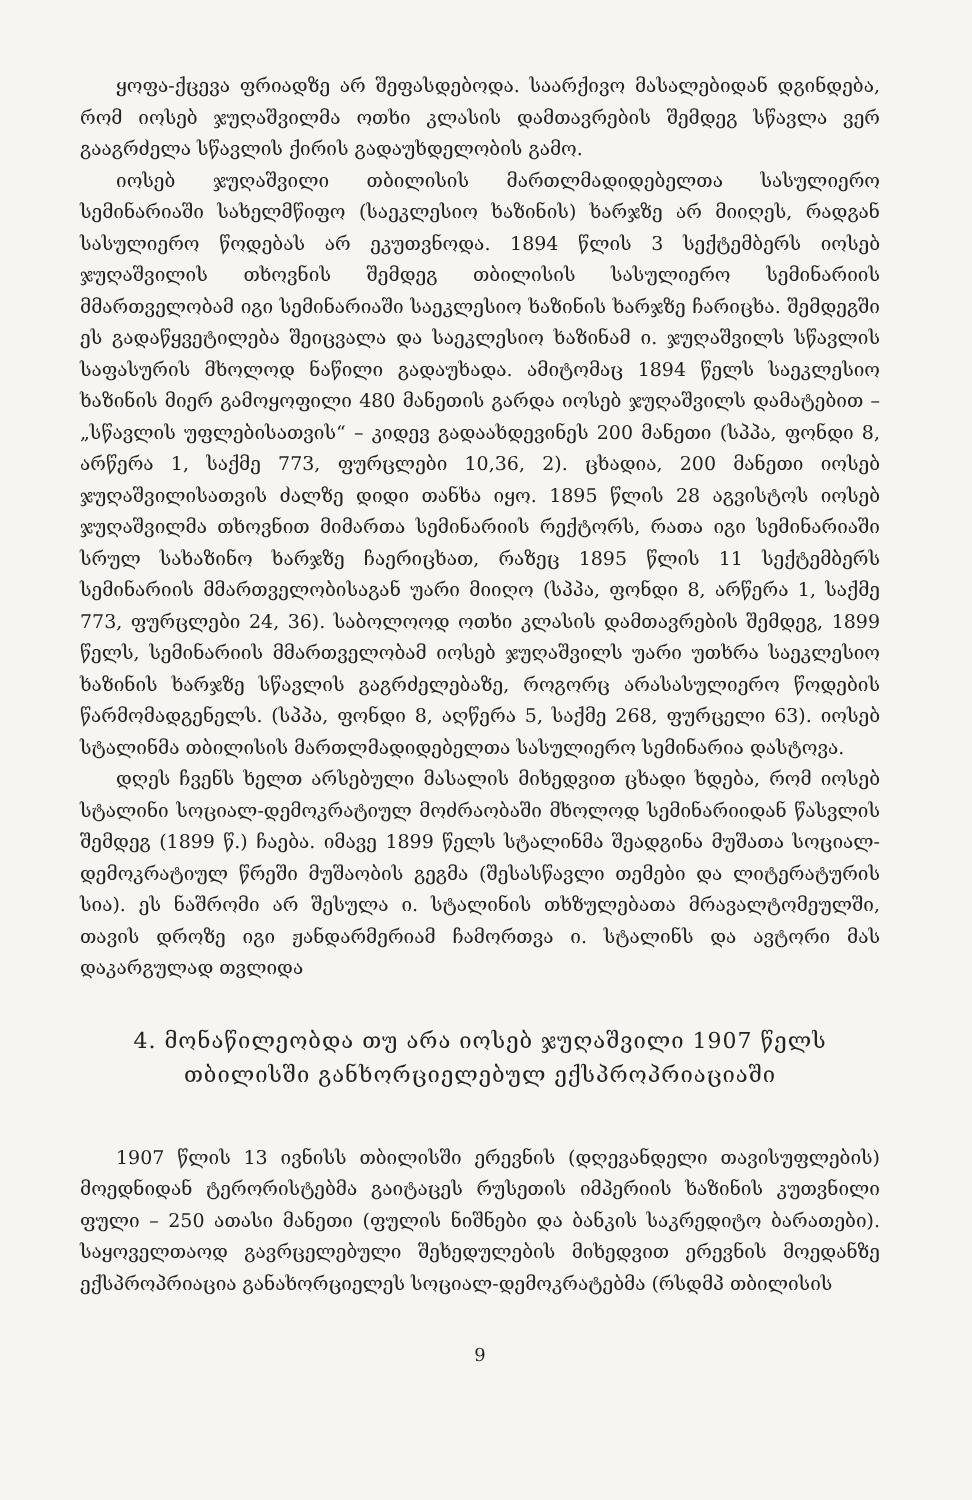ყოფა-ქცევა ფრიადზე არ შეფასდებოდა. საარქივო მასალებიდან დგინდება, რომ იოსებ ჯუღაშვილმა ოთხი კლასის დამთავრების შემდეგ სწავლა ვერ გააგრძელა სწავლის ქირის გადაუხდელობის გამო.
იოსებ ჯუღაშვილი თბილისის მართლმადიდებელთა სასულიერო სემინარიაში სახელმწიფო (საეკლესიო ხაზინის) ხარჯზე არ მიიღეს, რადგან სასულიერო წოდებას არ ეკუთვნოდა. 1894 წლის 3 სექტემბერს იოსებ ჯუღაშვილის თხოვნის შემდეგ თბილისის სასულიერო სემინარიის მმართველობამ იგი სემინარიაში საეკლესიო ხაზინის ხარჯზე ჩარიცხა. შემდეგში ეს გადაწყვეტილება შეიცვალა და საეკლესიო ხაზინამ ი. ჯუღაშვილს სწავლის საფასურის მხოლოდ ნაწილი გადაუხადა. ამიტომაც 1894 წელს საეკლესიო ხაზინის მიერ გამოყოფილი 480 მანეთის გარდა იოსებ ჯუღაშვილს დამატებით – „სწავლის უფლებისათვის“ – კიდევ გადაახდევინეს 200 მანეთი (სპპა, ფონდი 8, არწერა 1, საქმე 773, ფურცლები 10,36, 2). ცხადია, 200 მანეთი იოსებ ჯუღაშვილისათვის ძალზე დიდი თანხა იყო. 1895 წლის 28 აგვისტოს იოსებ ჯუღაშვილმა თხოვნით მიმართა სემინარიის რექტორს, რათა იგი სემინარიაში სრულ სახაზინო ხარჯზე ჩაერიცხათ, რაზეც 1895 წლის 11 სექტემბერს სემინარიის მმართველობისაგან უარი მიიღო (სპპა, ფონდი 8, არწერა 1, საქმე 773, ფურცლები 24, 36). საბოლოოდ ოთხი კლასის დამთავრების შემდეგ, 1899 წელს, სემინარიის მმართველობამ იოსებ ჯუღაშვილს უარი უთხრა საეკლესიო ხაზინის ხარჯზე სწავლის გაგრძელებაზე, როგორც არასასულიერო წოდების წარმომადგენელს. (სპპა, ფონდი 8, აღწერა 5, საქმე 268, ფურცელი 63). იოსებ სტალინმა თბილისის მართლმადიდებელთა სასულიერო სემინარია დასტოვა.
დღეს ჩვენს ხელთ არსებული მასალის მიხედვით ცხადი ხდება, რომ იოსებ სტალინი სოციალ-დემოკრატიულ მოძრაობაში მხოლოდ სემინარიიდან წასვლის შემდეგ (1899 წ.) ჩაება. იმავე 1899 წელს სტალინმა შეადგინა მუშათა სოციალ-დემოკრატიულ წრეში მუშაობის გეგმა (შესასწავლი თემები და ლიტერატურის სია). ეს ნაშრომი არ შესულა ი. სტალინის თხზულებათა მრავალტომეულში, თავის დროზე იგი ჟანდარმერიამ ჩამორთვა ი. სტალინს და ავტორი მას დაკარგულად თვლიდა
4. მონაწილეობდა თუ არა იოსებ ჯუღაშვილი 1907 წელს თბილისში განხორციელებულ ექსპროპრიაციაში
1907 წლის 13 ივნისს თბილისში ერევნის (დღევანდელი თავისუფლების) მოედნიდან ტერორისტებმა გაიტაცეს რუსეთის იმპერიის ხაზინის კუთვნილი ფული – 250 ათასი მანეთი (ფულის ნიშნები და ბანკის საკრედიტო ბარათები). საყოველთაოდ გავრცელებული შეხედულების მიხედვით ერევნის მოედანზე ექსპროპრიაცია განახორციელეს სოციალ-დემოკრატებმა (რსდმპ თბილისის
9